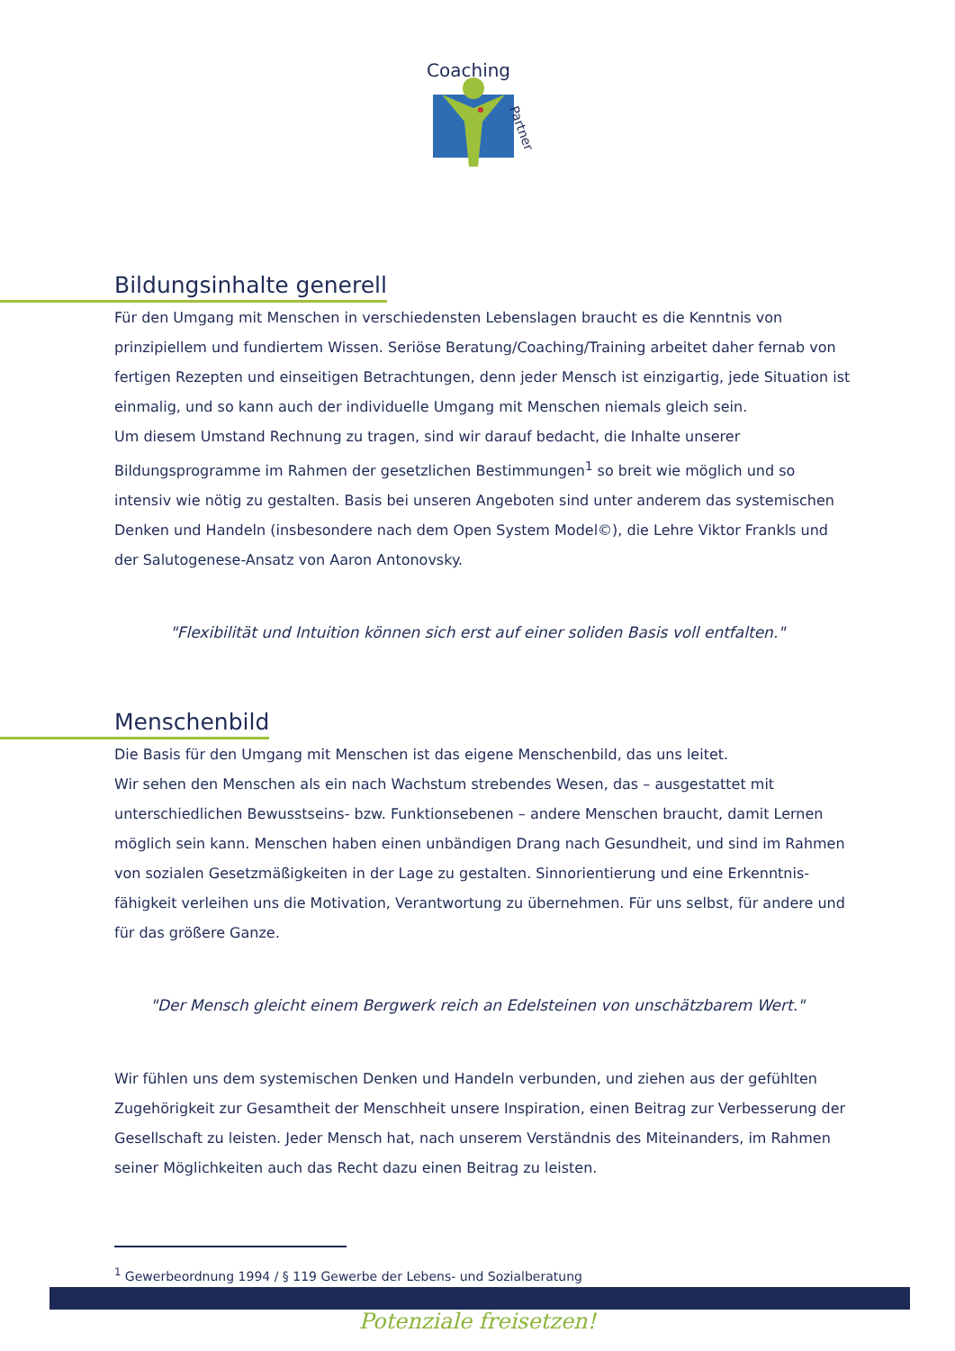Coaching
Partner
Bildungsinhalte generell
Für den Umgang mit Menschen in verschiedensten Lebenslagen braucht es die Kenntnis von prinzipiellem und fundiertem Wissen. Seriöse Beratung/Coaching/Training arbeitet daher fernab von fertigen Rezepten und einseitigen Betrachtungen, denn jeder Mensch ist einzigartig, jede Situation ist einmalig, und so kann auch der individuelle Umgang mit Menschen niemals gleich sein.
Um diesem Umstand Rechnung zu tragen, sind wir darauf bedacht, die Inhalte unserer Bildungsprogramme im Rahmen der gesetzlichen Bestimmungen<sup>1</sup> so breit wie möglich und so intensiv wie nötig zu gestalten. Basis bei unseren Angeboten sind unter anderem das systemischen Denken und Handeln (insbesondere nach dem Open System Model©), die Lehre Viktor Frankls und der Salutogenese-Ansatz von Aaron Antonovsky.
"Flexibilität und Intuition können sich erst auf einer soliden Basis voll entfalten."
Menschenbild
Die Basis für den Umgang mit Menschen ist das eigene Menschenbild, das uns leitet.
Wir sehen den Menschen als ein nach Wachstum strebendes Wesen, das – ausgestattet mit unterschiedlichen Bewusstseins- bzw. Funktionsebenen – andere Menschen braucht, damit Lernen möglich sein kann. Menschen haben einen unbändigen Drang nach Gesundheit, und sind im Rahmen von sozialen Gesetzmäßigkeiten in der Lage zu gestalten. Sinnorientierung und eine Erkenntnis-fähigkeit verleihen uns die Motivation, Verantwortung zu übernehmen. Für uns selbst, für andere und für das größere Ganze.
"Der Mensch gleicht einem Bergwerk reich an Edelsteinen von unschätzbarem Wert."
Wir fühlen uns dem systemischen Denken und Handeln verbunden, und ziehen aus der gefühlten Zugehörigkeit zur Gesamtheit der Menschheit unsere Inspiration, einen Beitrag zur Verbesserung der Gesellschaft zu leisten. Jeder Mensch hat, nach unserem Verständnis des Miteinanders, im Rahmen seiner Möglichkeiten auch das Recht dazu einen Beitrag zu leisten.
<sup>1</sup> Gewerbeordnung 1994 / § 119 Gewerbe der Lebens- und Sozialberatung
Potenziale freisetzen!